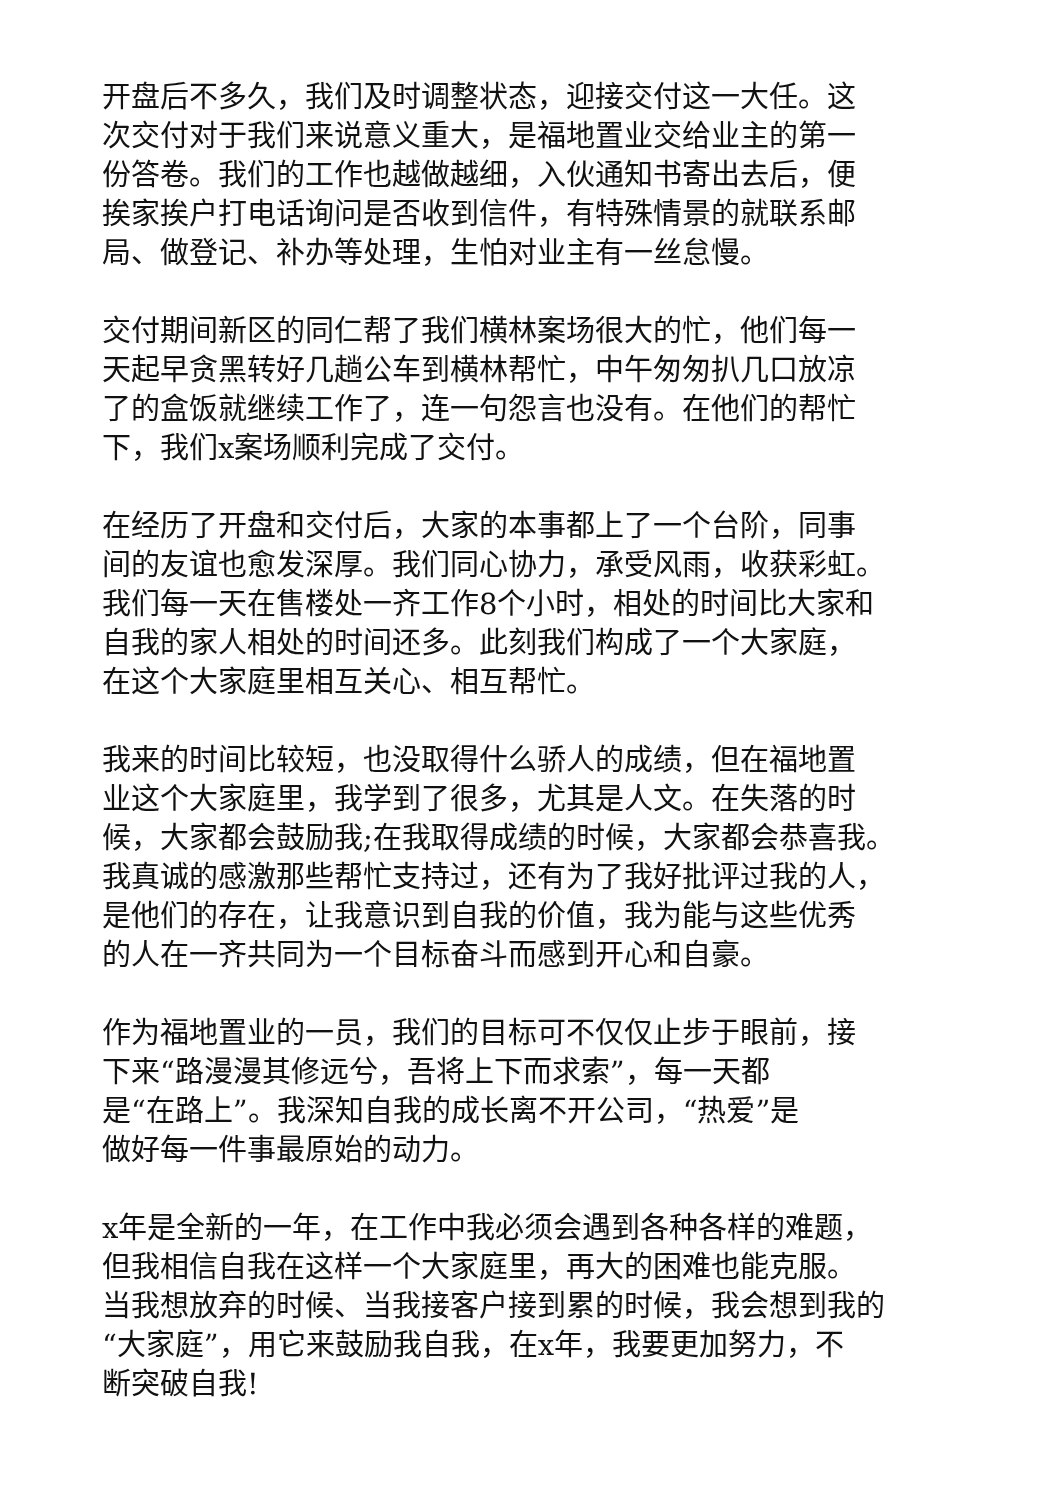开盘后不多久，我们及时调整状态，迎接交付这一大任。这
次交付对于我们来说意义重大，是福地置业交给业主的第一
份答卷。我们的工作也越做越细，入伙通知书寄出去后，便
挨家挨户打电话询问是否收到信件，有特殊情景的就联系邮
局、做登记、补办等处理，生怕对业主有一丝怠慢。
交付期间新区的同仁帮了我们横林案场很大的忙，他们每一
天起早贪黑转好几趟公车到横林帮忙，中午匆匆扒几口放凉
了的盒饭就继续工作了，连一句怨言也没有。在他们的帮忙
下，我们x案场顺利完成了交付。
在经历了开盘和交付后，大家的本事都上了一个台阶，同事
间的友谊也愈发深厚。我们同心协力，承受风雨，收获彩虹。
我们每一天在售楼处一齐工作8个小时，相处的时间比大家和
自我的家人相处的时间还多。此刻我们构成了一个大家庭，
在这个大家庭里相互关心、相互帮忙。
我来的时间比较短，也没取得什么骄人的成绩，但在福地置
业这个大家庭里，我学到了很多，尤其是人文。在失落的时
候，大家都会鼓励我;在我取得成绩的时候，大家都会恭喜我。
我真诚的感激那些帮忙支持过，还有为了我好批评过我的人，
是他们的存在，让我意识到自我的价值，我为能与这些优秀
的人在一齐共同为一个目标奋斗而感到开心和自豪。
作为福地置业的一员，我们的目标可不仅仅止步于眼前，接
下来“路漫漫其修远兮，吾将上下而求索”，每一天都
是“在路上”。我深知自我的成长离不开公司，“热爱”是
做好每一件事最原始的动力。
x年是全新的一年，在工作中我必须会遇到各种各样的难题，
但我相信自我在这样一个大家庭里，再大的困难也能克服。
当我想放弃的时候、当我接客户接到累的时候，我会想到我的
“大家庭”，用它来鼓励我自我，在x年，我要更加努力，不
断突破自我!